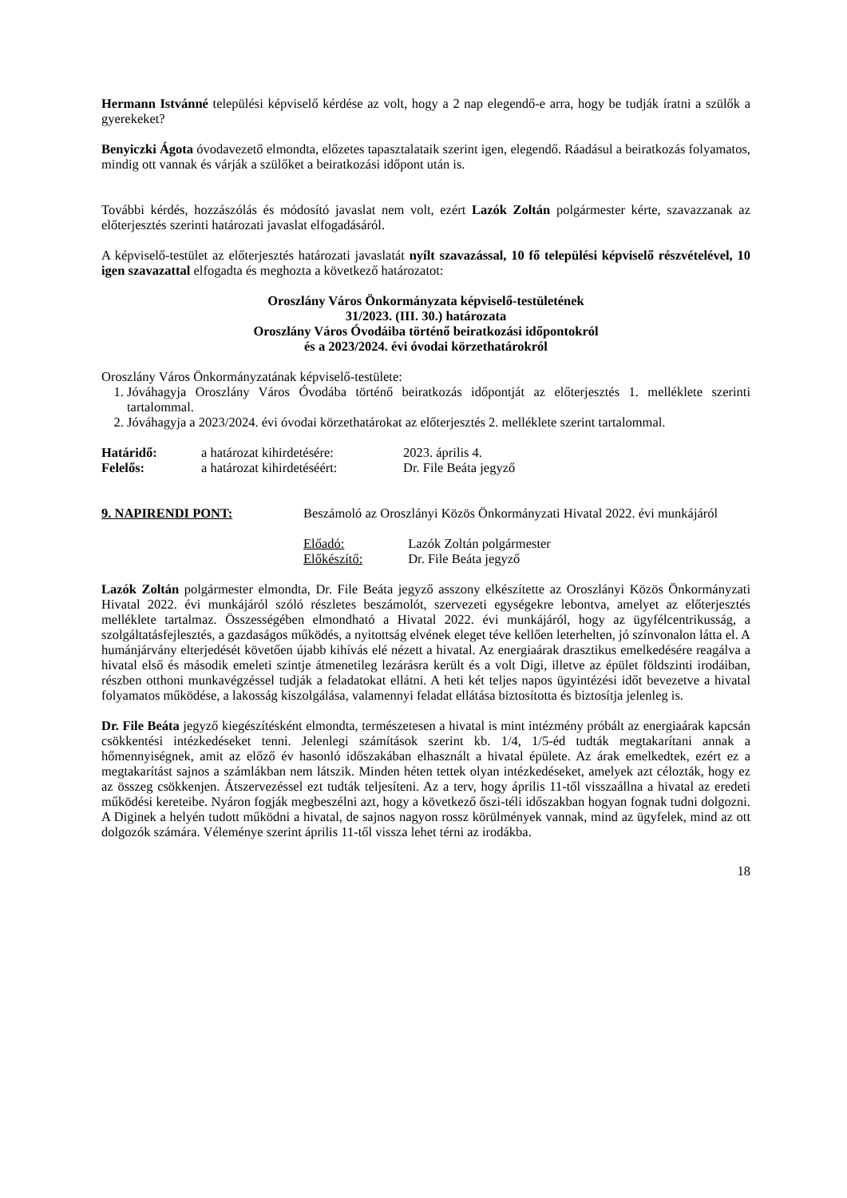Hermann Istvánné települési képviselő kérdése az volt, hogy a 2 nap elegendő-e arra, hogy be tudják íratni a szülők a gyerekeket?
Benyiczki Ágota óvodavezető elmondta, előzetes tapasztalataik szerint igen, elegendő. Ráadásul a beiratkozás folyamatos, mindig ott vannak és várják a szülőket a beiratkozási időpont után is.
További kérdés, hozzászólás és módosító javaslat nem volt, ezért Lazók Zoltán polgármester kérte, szavazzanak az előterjesztés szerinti határozati javaslat elfogadásáról.
A képviselő-testület az előterjesztés határozati javaslatát nyílt szavazással, 10 fő települési képviselő részvételével, 10 igen szavazattal elfogadta és meghozta a következő határozatot:
Oroszlány Város Önkormányzata képviselő-testületének
31/2023. (III. 30.) határozata
Oroszlány Város Óvodáiba történő beiratkozási időpontokról
és a 2023/2024. évi óvodai körzethatárokról
Oroszlány Város Önkormányzatának képviselő-testülete:
1. Jóváhagyja Oroszlány Város Óvodába történő beiratkozás időpontját az előterjesztés 1. melléklete szerinti tartalommal.
2. Jóváhagyja a 2023/2024. évi óvodai körzethatárokat az előterjesztés 2. melléklete szerint tartalommal.
Határidő: a határozat kihirdetésére:
2023. április 4.
Felelős: a határozat kihirdetéséért:
Dr. File Beáta jegyző
9. NAPIRENDI PONT: Beszámoló az Oroszlányi Közös Önkormányzati Hivatal 2022. évi munkájáról
Előadó: Lazók Zoltán polgármester
Előkészítő: Dr. File Beáta jegyző
Lazók Zoltán polgármester elmondta, Dr. File Beáta jegyző asszony elkészítette az Oroszlányi Közös Önkormányzati Hivatal 2022. évi munkájáról szóló részletes beszámolót, szervezeti egységekre lebontva, amelyet az előterjesztés melléklete tartalmaz. Összességében elmondható a Hivatal 2022. évi munkájáról, hogy az ügyfélcentrikusság, a szolgáltatásfejlesztés, a gazdaságos működés, a nyitottság elvének eleget téve kellően leterhelten, jó színvonalon látta el. A humánjárvány elterjedését követően újabb kihívás elé nézett a hivatal. Az energiaárak drasztikus emelkedésére reagálva a hivatal első és második emeleti szintje átmenetileg lezárásra került és a volt Digi, illetve az épület földszinti irodáiban, részben otthoni munkavégzéssel tudják a feladatokat ellátni. A heti két teljes napos ügyintézési időt bevezetve a hivatal folyamatos működése, a lakosság kiszolgálása, valamennyi feladat ellátása biztosította és biztosítja jelenleg is.
Dr. File Beáta jegyző kiegészítésként elmondta, természetesen a hivatal is mint intézmény próbált az energiaárak kapcsán csökkentési intézkedéseket tenni. Jelenlegi számítások szerint kb. 1/4, 1/5-éd tudták megtakarítani annak a hőmennyiségnek, amit az előző év hasonló időszakában elhasznált a hivatal épülete. Az árak emelkedtek, ezért ez a megtakarítást sajnos a számlákban nem látszik. Minden héten tettek olyan intézkedéseket, amelyek azt célozták, hogy ez az összeg csökkenjen. Átszervezéssel ezt tudták teljesíteni. Az a terv, hogy április 11-től visszaállna a hivatal az eredeti működési kereteibe. Nyáron fogják megbeszélni azt, hogy a következő őszi-téli időszakban hogyan fognak tudni dolgozni. A Diginek a helyén tudott működni a hivatal, de sajnos nagyon rossz körülmények vannak, mind az ügyfelek, mind az ott dolgozók számára. Véleménye szerint április 11-től vissza lehet térni az irodákba.
18